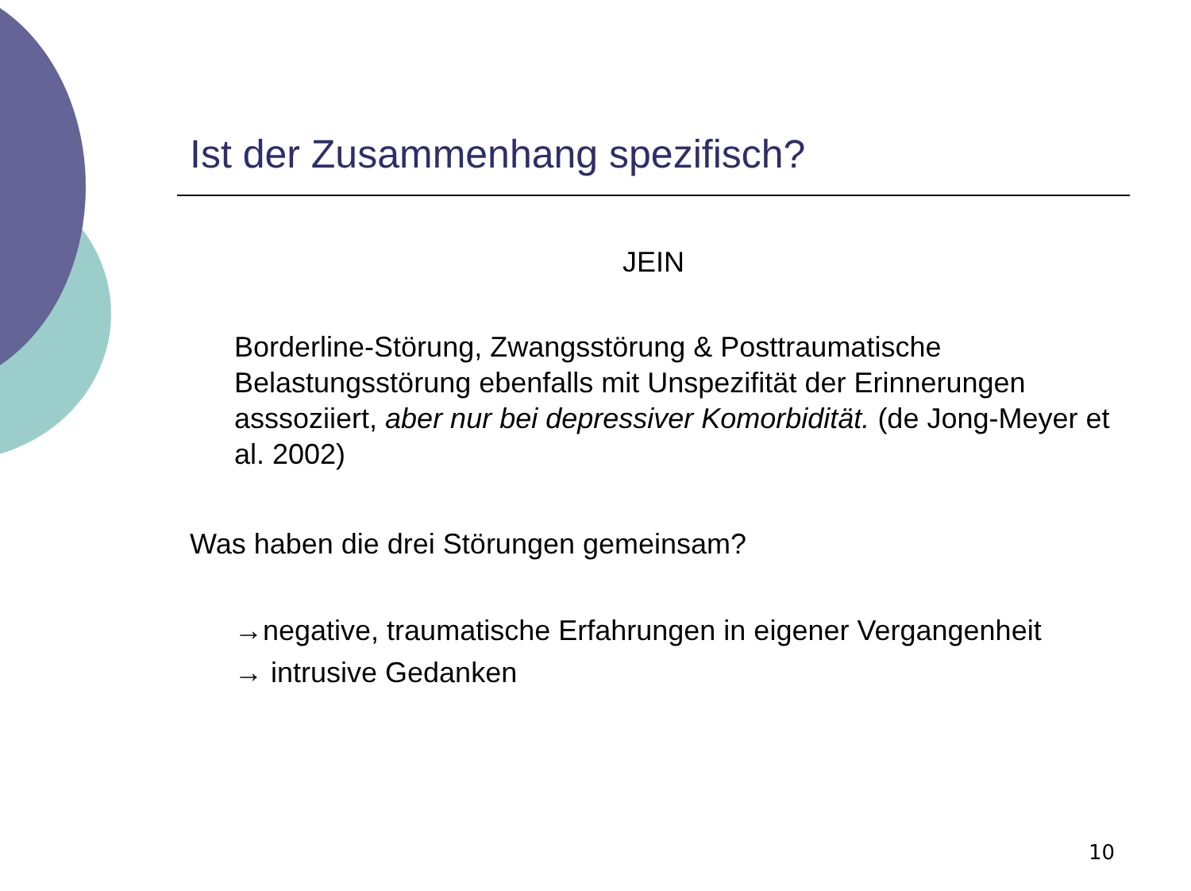Ist der Zusammenhang spezifisch?
JEIN
Borderline-Störung, Zwangsstörung & Posttraumatische Belastungsstörung ebenfalls mit Unspezifität der Erinnerungen asssoziiert, aber nur bei depressiver Komorbidität. (de Jong-Meyer et al. 2002)
Was haben die drei Störungen gemeinsam?
→negative, traumatische Erfahrungen in eigener Vergangenheit
→ intrusive Gedanken
10